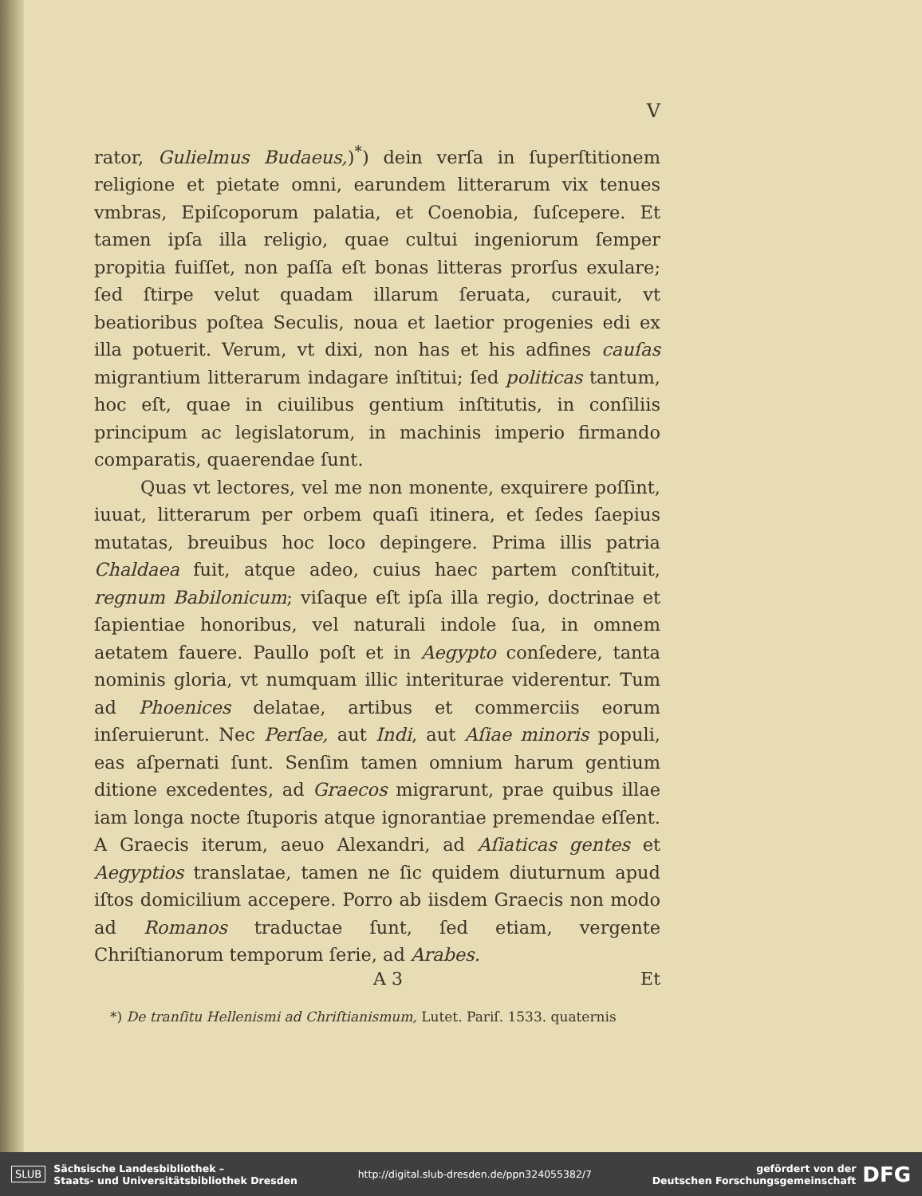V
rator, Gulielmus Budaeus,)<sup>*</sup>) dein verſa in ſuperſtitionem religione et pietate omni, earundem litterarum vix tenues vmbras, Epiſcoporum palatia, et Coenobia, ſuſcepere. Et tamen ipſa illa religio, quae cultui ingeniorum ſemper propitia fuiſſet, non paſſa eſt bonas litteras prorſus exulare; ſed ſtirpe velut quadam illarum ſeruata, curauit, vt beatioribus poſtea Seculis, noua et laetior progenies edi ex illa potuerit. Verum, vt dixi, non has et his adfines cauſas migrantium litterarum indagare inſtitui; ſed politicas tantum, hoc eſt, quae in ciuilibus gentium inſtitutis, in conſiliis principum ac legislatorum, in machinis imperio firmando comparatis, quaerendae ſunt.
Quas vt lectores, vel me non monente, exquirere poſſint, iuuat, litterarum per orbem quaſi itinera, et ſedes ſaepius mutatas, breuibus hoc loco depingere. Prima illis patria Chaldaea fuit, atque adeo, cuius haec partem conſtituit, regnum Babilonicum; viſaque eſt ipſa illa regio, doctrinae et ſapientiae honoribus, vel naturali indole ſua, in omnem aetatem fauere. Paullo poſt et in Aegypto conſedere, tanta nominis gloria, vt numquam illic interiturae viderentur. Tum ad Phoenices delatae, artibus et commerciis eorum inſeruierunt. Nec Perſae, aut Indi, aut Aſiae minoris populi, eas aſpernati ſunt. Senſim tamen omnium harum gentium ditione excedentes, ad Graecos migrarunt, prae quibus illae iam longa nocte ſtuporis atque ignorantiae premendae eſſent. A Graecis iterum, aeuo Alexandri, ad Aſiaticas gentes et Aegyptios translatae, tamen ne ſic quidem diuturnum apud iſtos domicilium accepere. Porro ab iisdem Graecis non modo ad Romanos traductae ſunt, ſed etiam, vergente Chriſtianorum temporum ſerie, ad Arabes.
A 3 Et
*) De tranſitu Hellenismi ad Chriſtianismum, Lutet. Pariſ. 1533. quaternis
SLUB
Sächsische Landesbibliothek –
Staats- und Universitätsbibliothek Dresden
http://digital.slub-dresden.de/ppn324055382/7
gefördert von der
Deutschen Forschungsgemeinschaft
DFG